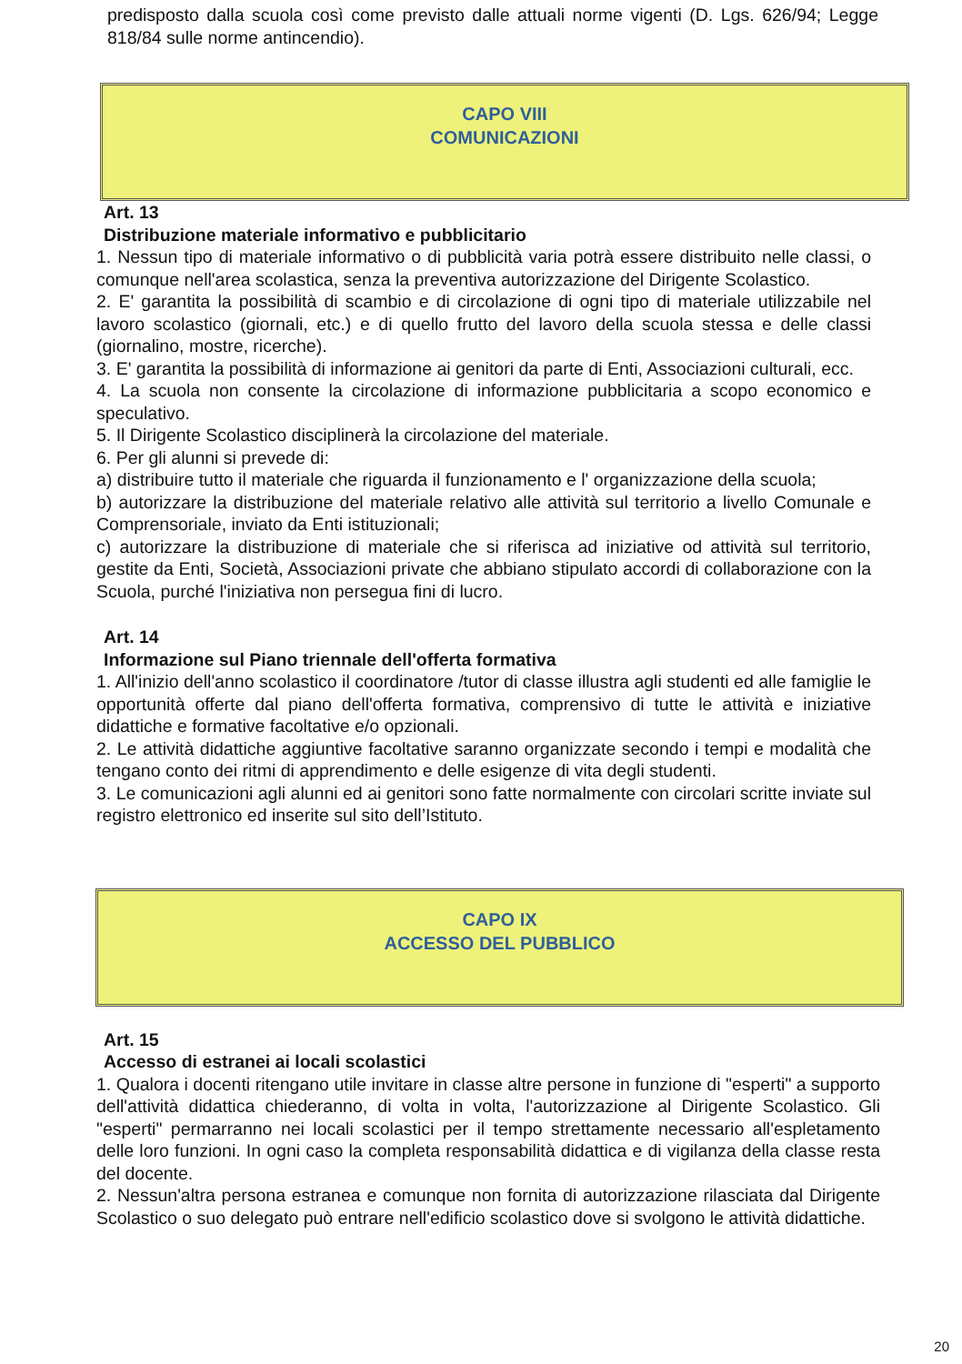predisposto dalla scuola così come previsto dalle attuali norme vigenti (D. Lgs. 626/94; Legge 818/84 sulle norme antincendio).
CAPO VIII
COMUNICAZIONI
Art. 13
Distribuzione materiale informativo e pubblicitario
1. Nessun tipo di materiale informativo o di pubblicità varia potrà essere distribuito nelle classi, o comunque nell'area scolastica, senza la preventiva autorizzazione del Dirigente Scolastico.
2. E' garantita la possibilità di scambio e di circolazione di ogni tipo di materiale utilizzabile nel lavoro scolastico (giornali, etc.) e di quello frutto del lavoro della scuola stessa e delle classi (giornalino, mostre, ricerche).
3. E' garantita la possibilità di informazione ai genitori da parte di Enti, Associazioni culturali, ecc.
4. La scuola non consente la circolazione di informazione pubblicitaria a scopo economico e speculativo.
5. Il Dirigente Scolastico disciplinerà la circolazione del materiale.
6. Per gli alunni si prevede di:
a) distribuire tutto il materiale che riguarda il funzionamento e l' organizzazione della scuola;
b) autorizzare la distribuzione del materiale relativo alle attività sul territorio a livello Comunale e Comprensoriale, inviato da Enti istituzionali;
c) autorizzare la distribuzione di materiale che si riferisca ad iniziative od attività sul territorio, gestite da Enti, Società, Associazioni private che abbiano stipulato accordi di collaborazione con la Scuola, purché l'iniziativa non persegua fini di lucro.
Art. 14
Informazione sul Piano triennale dell'offerta formativa
1. All'inizio dell'anno scolastico il coordinatore /tutor di classe illustra agli studenti ed alle famiglie le opportunità offerte dal piano dell'offerta formativa, comprensivo di tutte le attività e iniziative didattiche e formative facoltative e/o opzionali.
2. Le attività didattiche aggiuntive facoltative saranno organizzate secondo i tempi e modalità che tengano conto dei ritmi di apprendimento e delle esigenze di vita degli studenti.
3. Le comunicazioni agli alunni ed ai genitori sono fatte normalmente con circolari scritte inviate sul registro elettronico ed inserite sul sito dell’Istituto.
CAPO IX
ACCESSO DEL PUBBLICO
Art. 15
Accesso di estranei ai locali scolastici
1. Qualora i docenti ritengano utile invitare in classe altre persone in funzione di "esperti" a supporto dell'attività didattica chiederanno, di volta in volta, l'autorizzazione al Dirigente Scolastico. Gli "esperti" permarranno nei locali scolastici per il tempo strettamente necessario all'espletamento delle loro funzioni. In ogni caso la completa responsabilità didattica e di vigilanza della classe resta del docente.
2. Nessun'altra persona estranea e comunque non fornita di autorizzazione rilasciata dal Dirigente Scolastico o suo delegato può entrare nell'edificio scolastico dove si svolgono le attività didattiche.
20